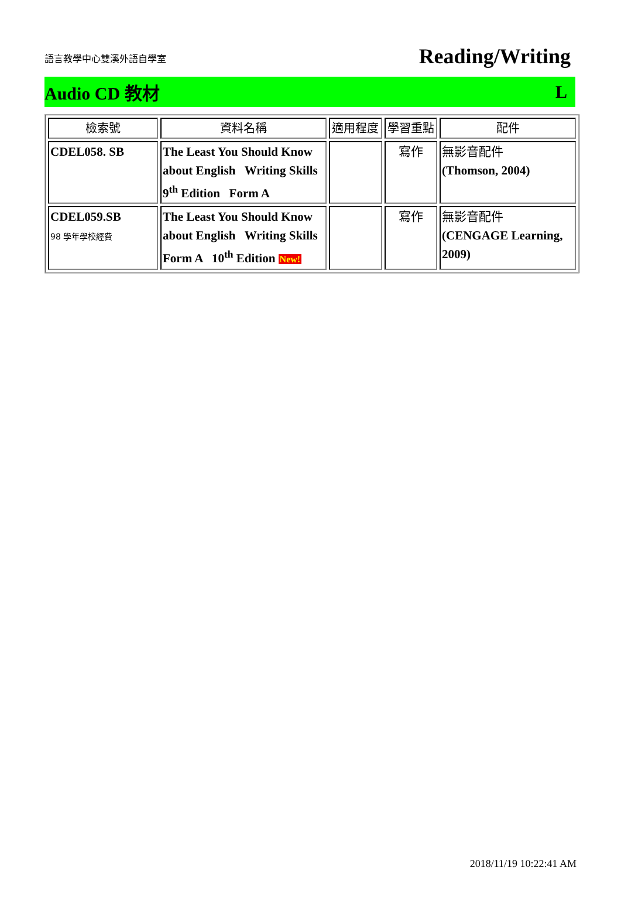語言教學中心雙溪外語自學室
Reading/Writing
Audio CD 教材 L
| 檢索號 | 資料名稱 | 適用程度 | 學習重點 | 配件 |
| --- | --- | --- | --- | --- |
| CDEL058. SB | The Least You Should Know about English Writing Skills 9<sup>th</sup> Edition Form A | | 寫作 | 無影音配件 (Thomson, 2004) |
| CDEL059.SB 98 學年學校經費 | The Least You Should Know about English Writing Skills Form A 10<sup>th</sup> Edition New! | | 寫作 | 無影音配件 (CENGAGE Learning, 2009) |
2018/11/19 10:22:41 AM